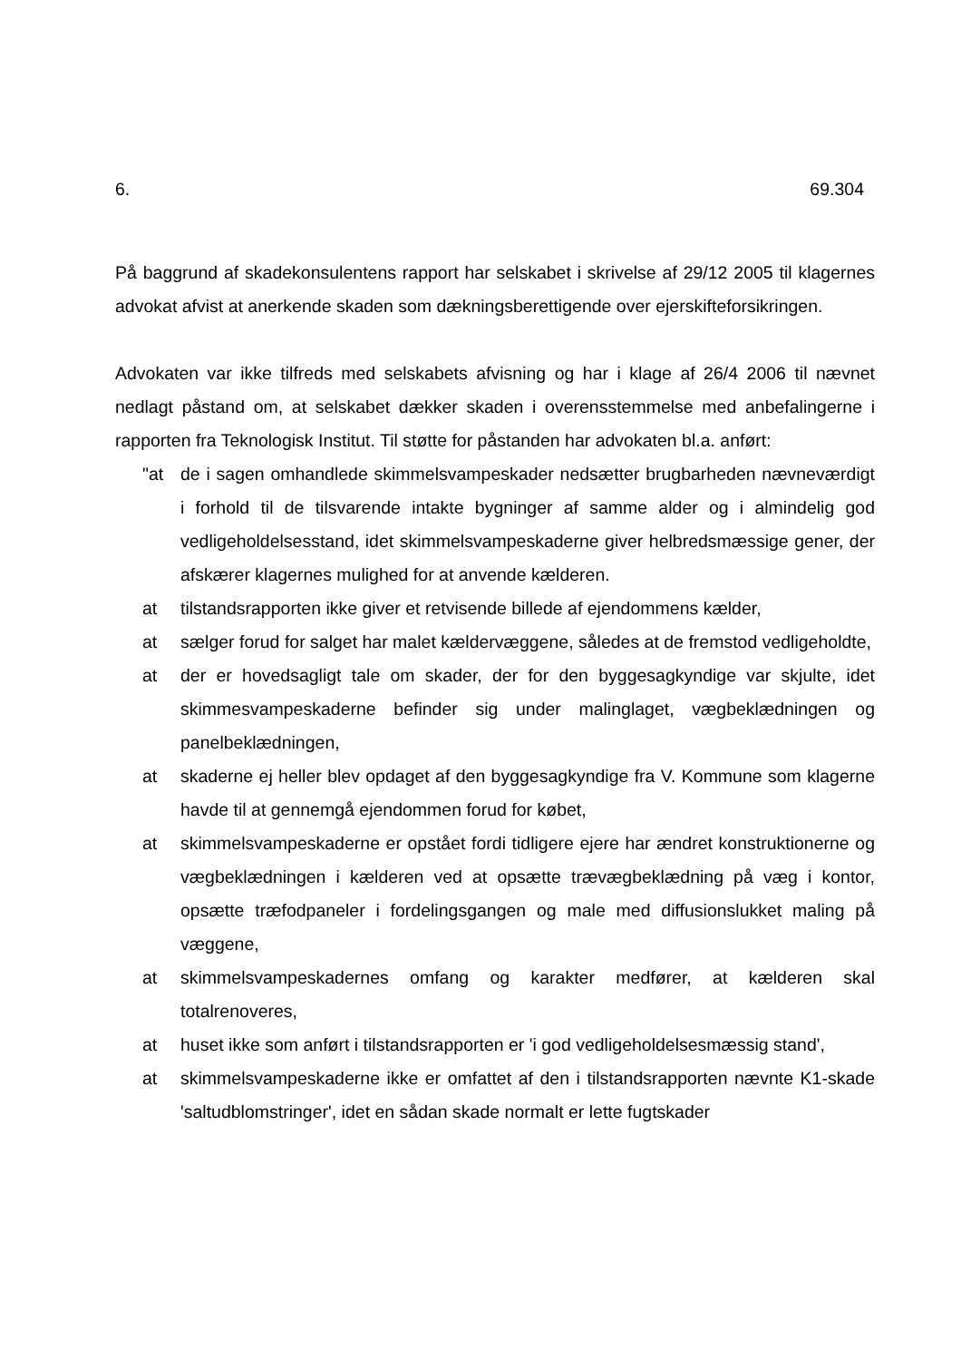6. 69.304
På baggrund af skadekonsulentens rapport har selskabet i skrivelse af 29/12 2005 til klagernes advokat afvist at anerkende skaden som dækningsberettigende over ejerskifteforsikringen.
Advokaten var ikke tilfreds med selskabets afvisning og har i klage af 26/4 2006 til nævnet nedlagt påstand om, at selskabet dækker skaden i overensstemmelse med anbefalingerne i rapporten fra Teknologisk Institut. Til støtte for påstanden har advokaten bl.a. anført:
"at de i sagen omhandlede skimmelsvampeskader nedsætter brugbarheden nævneværdigt i forhold til de tilsvarende intakte bygninger af samme alder og i almindelig god vedligeholdelsesstand, idet skimmelsvampeskaderne giver helbredsmæssige gener, der afskærer klagernes mulighed for at anvende kælderen.
at tilstandsrapporten ikke giver et retvisende billede af ejendommens kælder,
at sælger forud for salget har malet kældervæggene, således at de fremstod vedligeholdte,
at der er hovedsagligt tale om skader, der for den byggesagkyndige var skjulte, idet skimmesvampeskaderne befinder sig under malinglaget, vægbeklædningen og panelbeklædningen,
at skaderne ej heller blev opdaget af den byggesagkyndige fra V. Kommune som klagerne havde til at gennemgå ejendommen forud for købet,
at skimmelsvampeskaderne er opstået fordi tidligere ejere har ændret konstruktionerne og vægbeklædningen i kælderen ved at opsætte trævægbeklædning på væg i kontor, opsætte træfodpaneler i fordelingsgangen og male med diffusionslukket maling på væggene,
at skimmelsvampeskadernes omfang og karakter medfører, at kælderen skal totalrenoveres,
at huset ikke som anført i tilstandsrapporten er 'i god vedligeholdelsesmæssig stand',
at skimmelsvampeskaderne ikke er omfattet af den i tilstandsrapporten nævnte K1-skade 'saltudblomstringer', idet en sådan skade normalt er lette fugtskader